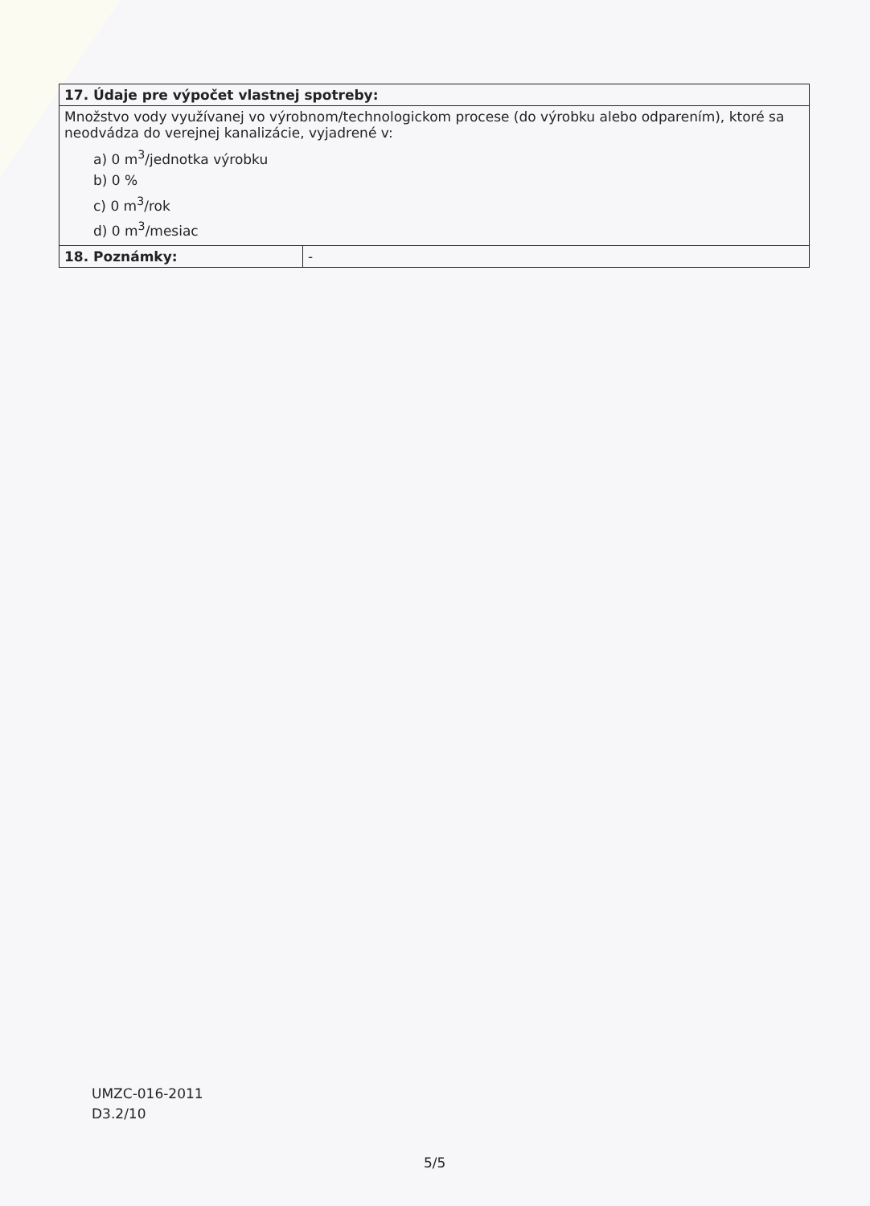| 17. Údaje pre výpočet vlastnej spotreby: | |
| --- | --- |
| Množstvo vody využívanej vo výrobnom/technologickom procese (do výrobku alebo odparením), ktoré sa neodvádza do verejnej kanalizácie, vyjadrené v: a) 0 m<sup>3</sup>/jednotka výrobku b) 0 % c) 0 m<sup>3</sup>/rok d) 0 m<sup>3</sup>/mesiac | |
| 18. Poznámky: | - |
UMZC-016-2011
D3.2/10
5/5